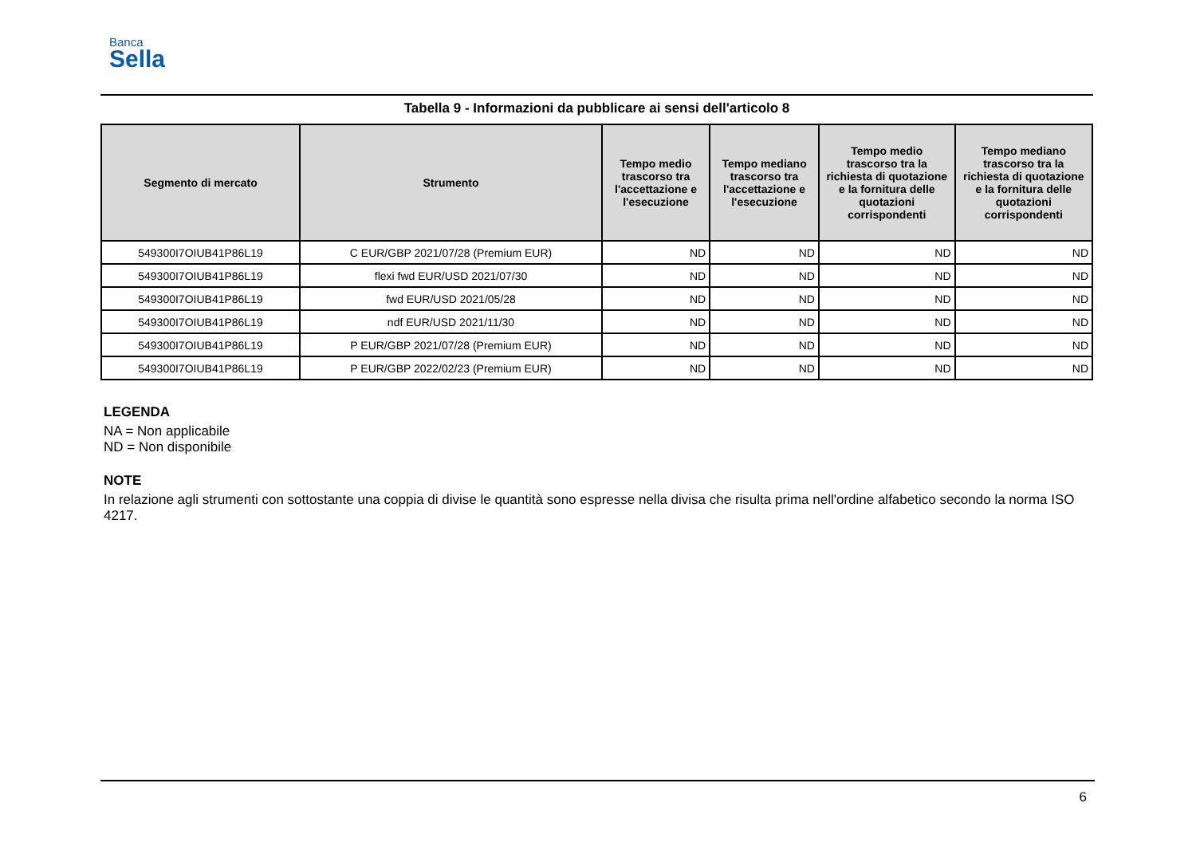Banca
Sella
Tabella 9 - Informazioni da pubblicare ai sensi dell'articolo 8
| Segmento di mercato | Strumento | Tempo medio trascorso tra l'accettazione e l'esecuzione | Tempo mediano trascorso tra l'accettazione e l'esecuzione | Tempo medio trascorso tra la richiesta di quotazione e la fornitura delle quotazioni corrispondenti | Tempo mediano trascorso tra la richiesta di quotazione e la fornitura delle quotazioni corrispondenti |
| --- | --- | --- | --- | --- | --- |
| 549300I7OIUB41P86L19 | C EUR/GBP 2021/07/28 (Premium EUR) | ND | ND | ND | ND |
| 549300I7OIUB41P86L19 | flexi fwd EUR/USD 2021/07/30 | ND | ND | ND | ND |
| 549300I7OIUB41P86L19 | fwd EUR/USD 2021/05/28 | ND | ND | ND | ND |
| 549300I7OIUB41P86L19 | ndf EUR/USD 2021/11/30 | ND | ND | ND | ND |
| 549300I7OIUB41P86L19 | P EUR/GBP 2021/07/28 (Premium EUR) | ND | ND | ND | ND |
| 549300I7OIUB41P86L19 | P EUR/GBP 2022/02/23 (Premium EUR) | ND | ND | ND | ND |
LEGENDA
NA = Non applicabile
ND = Non disponibile
NOTE
In relazione agli strumenti con sottostante una coppia di divise le quantità sono espresse nella divisa che risulta prima nell'ordine alfabetico secondo la norma ISO 4217.
6